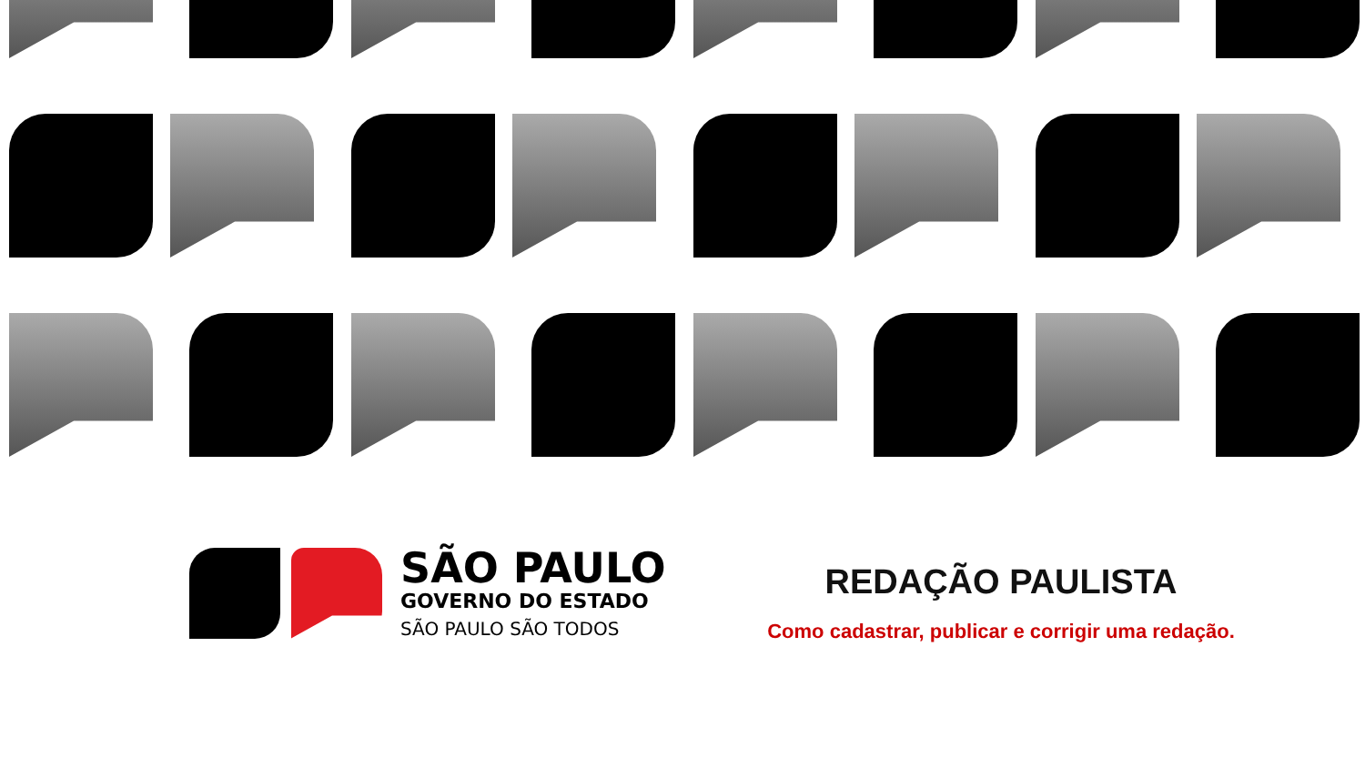SÃO PAULO
GOVERNO DO ESTADO
SÃO PAULO SÃO TODOS
REDAÇÃO PAULISTA
Como cadastrar, publicar e corrigir uma redação.